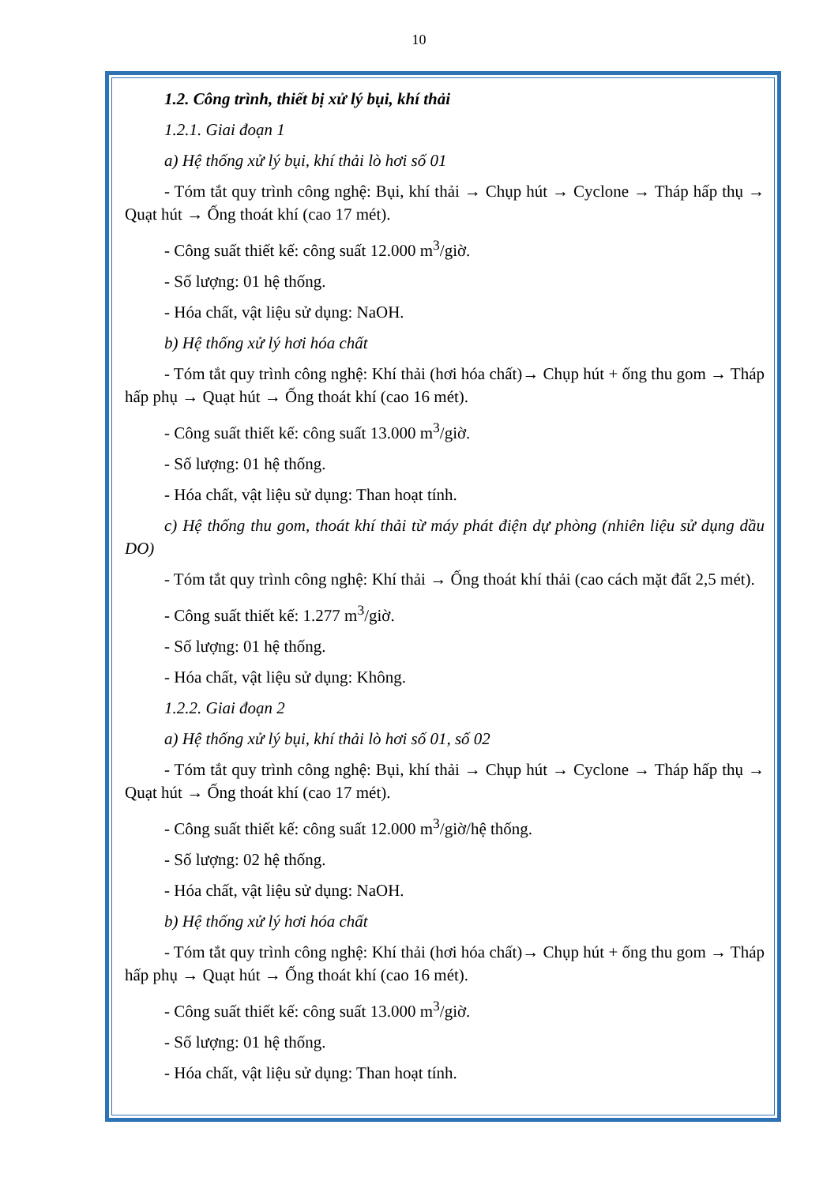10
1.2. Công trình, thiết bị xử lý bụi, khí thải
1.2.1. Giai đoạn 1
a) Hệ thống xử lý bụi, khí thải lò hơi số 01
- Tóm tắt quy trình công nghệ: Bụi, khí thải → Chụp hút → Cyclone → Tháp hấp thụ → Quạt hút → Ống thoát khí (cao 17 mét).
- Công suất thiết kế: công suất 12.000 m<sup>3</sup>/giờ.
- Số lượng: 01 hệ thống.
- Hóa chất, vật liệu sử dụng: NaOH.
b) Hệ thống xử lý hơi hóa chất
- Tóm tắt quy trình công nghệ: Khí thải (hơi hóa chất)→ Chụp hút + ống thu gom → Tháp hấp phụ → Quạt hút → Ống thoát khí (cao 16 mét).
- Công suất thiết kế: công suất 13.000 m<sup>3</sup>/giờ.
- Số lượng: 01 hệ thống.
- Hóa chất, vật liệu sử dụng: Than hoạt tính.
c) Hệ thống thu gom, thoát khí thải từ máy phát điện dự phòng (nhiên liệu sử dụng dầu DO)
- Tóm tắt quy trình công nghệ: Khí thải → Ống thoát khí thải (cao cách mặt đất 2,5 mét).
- Công suất thiết kế: 1.277 m<sup>3</sup>/giờ.
- Số lượng: 01 hệ thống.
- Hóa chất, vật liệu sử dụng: Không.
1.2.2. Giai đoạn 2
a) Hệ thống xử lý bụi, khí thải lò hơi số 01, số 02
- Tóm tắt quy trình công nghệ: Bụi, khí thải → Chụp hút → Cyclone → Tháp hấp thụ → Quạt hút → Ống thoát khí (cao 17 mét).
- Công suất thiết kế: công suất 12.000 m<sup>3</sup>/giờ/hệ thống.
- Số lượng: 02 hệ thống.
- Hóa chất, vật liệu sử dụng: NaOH.
b) Hệ thống xử lý hơi hóa chất
- Tóm tắt quy trình công nghệ: Khí thải (hơi hóa chất)→ Chụp hút + ống thu gom → Tháp hấp phụ → Quạt hút → Ống thoát khí (cao 16 mét).
- Công suất thiết kế: công suất 13.000 m<sup>3</sup>/giờ.
- Số lượng: 01 hệ thống.
- Hóa chất, vật liệu sử dụng: Than hoạt tính.